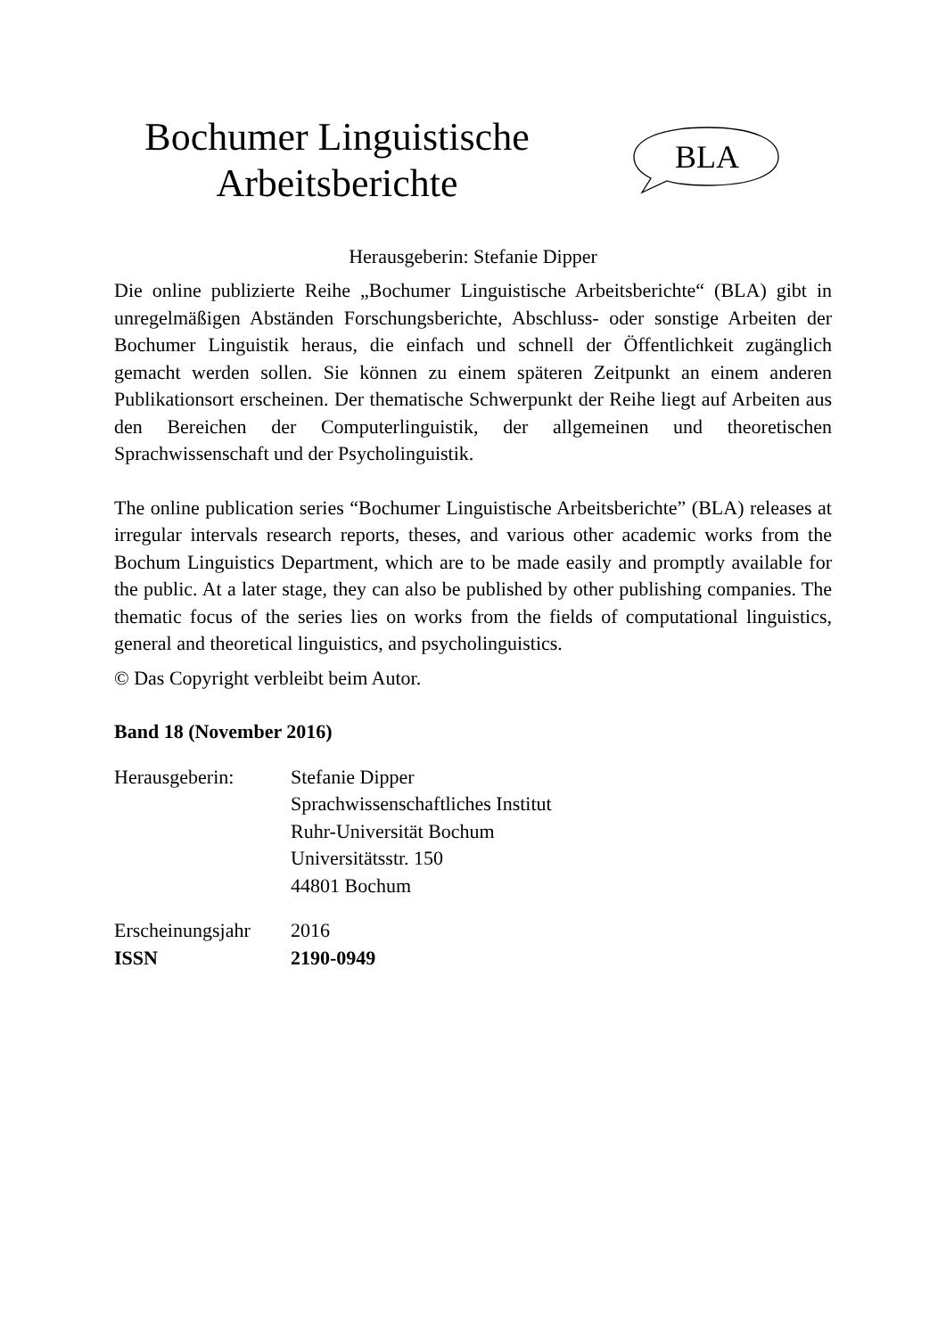Bochumer Linguistische
Arbeitsberichte
BLA
Herausgeberin: Stefanie Dipper
Die online publizierte Reihe „Bochumer Linguistische Arbeitsberichte“ (BLA) gibt in unregelmäßigen Abständen Forschungsberichte, Abschluss- oder sonstige Arbeiten der Bochumer Linguistik heraus, die einfach und schnell der Öffentlichkeit zugänglich gemacht werden sollen. Sie können zu einem späteren Zeitpunkt an einem anderen Publikationsort erscheinen. Der thematische Schwerpunkt der Reihe liegt auf Arbeiten aus den Bereichen der Computerlinguistik, der allgemeinen und theoretischen Sprachwissenschaft und der Psycholinguistik.
The online publication series “Bochumer Linguistische Arbeitsberichte” (BLA) releases at irregular intervals research reports, theses, and various other academic works from the Bochum Linguistics Department, which are to be made easily and promptly available for the public. At a later stage, they can also be published by other publishing companies. The thematic focus of the series lies on works from the fields of computational linguistics, general and theoretical linguistics, and psycholinguistics.
© Das Copyright verbleibt beim Autor.
Band 18 (November 2016)
| Herausgeberin: | Stefanie Dipper Sprachwissenschaftliches Institut Ruhr-Universität Bochum Universitätsstr. 150 44801 Bochum |
| Erscheinungsjahr | 2016 |
| ISSN | 2190-0949 |